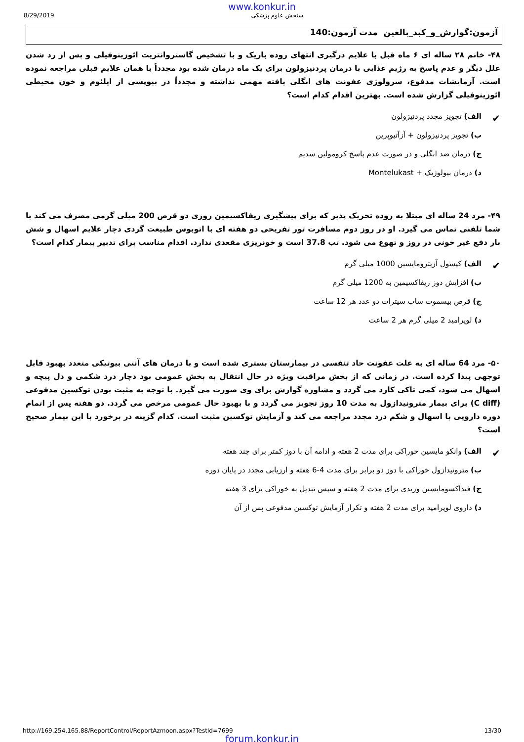www.konkur.in
8/29/2019 سنجش علوم پزشکی
آزمون:گوارش_و_کبد_بالغین مدت آزمون:140
۴۸- خانم ۲۸ ساله ای ۶ ماه قبل با علایم درگیری انتهای روده باریک و با تشخیص گاستروانتریت ائوزینوفیلی و پس از رد شدن علل دیگر و عدم پاسخ به رژیم غذایی با درمان پردنیزولون برای یک ماه درمان شده بود مجدداً با همان علایم قبلی مراجعه نموده است. آزمایشات مدفوع، سرولوژی عفونت های انگلی یافته مهمی نداشته و مجدداً در بیوپسی از ایلئوم و خون محیطی ائوزینوفیلی گزارش شده است. بهترین اقدام کدام است؟
✔ الف) تجویز مجدد پردنیزولون
ب) تجویز پردنیزولون + آزآتیوپرین
ج) درمان ضد انگلی و در صورت عدم پاسخ کرومولین سدیم
د) درمان بیولوژیک + Montelukast
۴۹- مرد 24 ساله ای مبتلا به روده تحریک پذیر که برای پیشگیری ریفاکسیمین روزی دو قرص 200 میلی گرمی مصرف می کند با شما تلفنی تماس می گیرد. او در روز دوم مسافرت تور تفریحی دو هفته ای با اتوبوس طبیعت گردی دچار علایم اسهال و شش بار دفع غیر خونی در روز و تهوع می شود. تب 37.8 است و خونریزی مقعدی ندارد. اقدام مناسب برای تدبیر بیمار کدام است؟
✔ الف) کپسول آزیترومایسین 1000 میلی گرم
ب) افزایش دوز ریفاکسیمین به 1200 میلی گرم
ج) قرص بیسموت ساب سیترات دو عدد هر 12 ساعت
د) لوپرامید 2 میلی گرم هر 2 ساعت
۵۰- مرد 64 ساله ای به علت عفونت حاد تنفسی در بیمارستان بستری شده است و با درمان های آنتی بیوتیکی متعدد بهبود قابل توجهی پیدا کرده است. در زمانی که از بخش مراقبت ویژه در حال انتقال به بخش عمومی بود دچار درد شکمی و دل پیچه و اسهال می شود، کمی تاکی کارد می گردد و مشاوره گوارش برای وی صورت می گیرد. با توجه به مثبت بودن توکسین مدفوعی (C diff) برای بیمار مترونیدازول به مدت 10 روز تجویز می گردد و با بهبود حال عمومی مرخص می گردد. دو هفته پس از اتمام دوره دارویی با اسهال و شکم درد مجدد مراجعه می کند و آزمایش توکسین مثبت است. کدام گزینه در برخورد با این بیمار صحیح است؟
✔ الف) وانکو مایسین خوراکی برای مدت 2 هفته و ادامه آن با دوز کمتر برای چند هفته
ب) مترونیدازول خوراکی با دوز دو برابر برای مدت 4-6 هفته و ارزیابی مجدد در پایان دوره
ج) فیداکسومایسین وریدی برای مدت 2 هفته و سپس تبدیل به خوراکی برای 3 هفته
د) داروی لوپرامید برای مدت 2 هفته و تکرار آزمایش توکسین مدفوعی پس از آن
http://169.254.165.88/ReportControl/ReportAzmoon.aspx?TestId=7699 13/30
forum.konkur.in